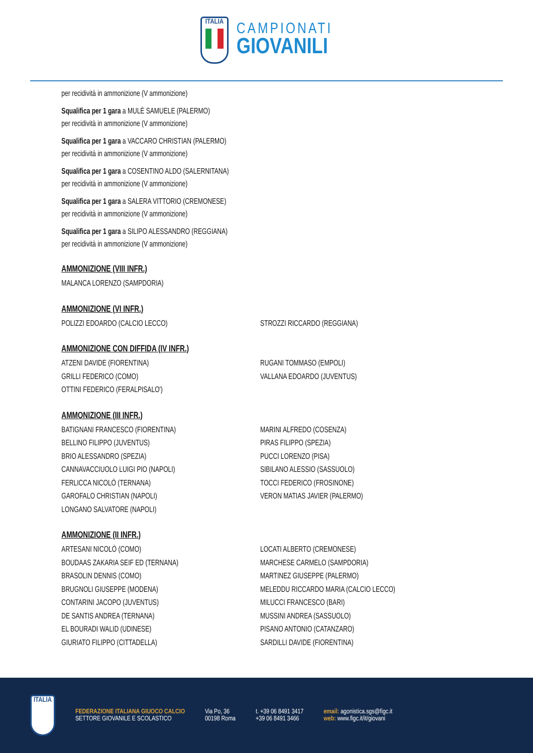ITALIA
CAMPIONATI
GIOVANILI
per recidività in ammonizione (V ammonizione)
Squalifica per 1 gara a MULÈ SAMUELE (PALERMO)
per recidività in ammonizione (V ammonizione)
Squalifica per 1 gara a VACCARO CHRISTIAN (PALERMO)
per recidività in ammonizione (V ammonizione)
Squalifica per 1 gara a COSENTINO ALDO (SALERNITANA)
per recidività in ammonizione (V ammonizione)
Squalifica per 1 gara a SALERA VITTORIO (CREMONESE)
per recidività in ammonizione (V ammonizione)
Squalifica per 1 gara a SILIPO ALESSANDRO (REGGIANA)
per recidività in ammonizione (V ammonizione)
AMMONIZIONE (VIII INFR.)
MALANCA LORENZO (SAMPDORIA)
AMMONIZIONE (VI INFR.)
POLIZZI EDOARDO (CALCIO LECCO)
STROZZI RICCARDO (REGGIANA)
AMMONIZIONE CON DIFFIDA (IV INFR.)
ATZENI DAVIDE (FIORENTINA)
GRILLI FEDERICO (COMO)
OTTINI FEDERICO (FERALPISALO')
RUGANI TOMMASO (EMPOLI)
VALLANA EDOARDO (JUVENTUS)
AMMONIZIONE (III INFR.)
BATIGNANI FRANCESCO (FIORENTINA)
BELLINO FILIPPO (JUVENTUS)
BRIO ALESSANDRO (SPEZIA)
CANNAVACCIUOLO LUIGI PIO (NAPOLI)
FERLICCA NICOLÒ (TERNANA)
GAROFALO CHRISTIAN (NAPOLI)
LONGANO SALVATORE (NAPOLI)
MARINI ALFREDO (COSENZA)
PIRAS FILIPPO (SPEZIA)
PUCCI LORENZO (PISA)
SIBILANO ALESSIO (SASSUOLO)
TOCCI FEDERICO (FROSINONE)
VERON MATIAS JAVIER (PALERMO)
AMMONIZIONE (II INFR.)
ARTESANI NICOLÒ (COMO)
BOUDAAS ZAKARIA SEIF ED (TERNANA)
BRASOLIN DENNIS (COMO)
BRUGNOLI GIUSEPPE (MODENA)
CONTARINI JACOPO (JUVENTUS)
DE SANTIS ANDREA (TERNANA)
EL BOURADI WALID (UDINESE)
GIURIATO FILIPPO (CITTADELLA)
LOCATI ALBERTO (CREMONESE)
MARCHESE CARMELO (SAMPDORIA)
MARTINEZ GIUSEPPE (PALERMO)
MELEDDU RICCARDO MARIA (CALCIO LECCO)
MILUCCI FRANCESCO (BARI)
MUSSINI ANDREA (SASSUOLO)
PISANO ANTONIO (CATANZARO)
SARDILLI DAVIDE (FIORENTINA)
ITALIA
FEDERAZIONE ITALIANA GIUOCO CALCIO
SETTORE GIOVANILE E SCOLASTICO
Via Po, 36
00198 Roma
t. +39 06 8491 3417
+39 06 8491 3466
email: agonistica.sgs@figc.it
web: www.figc.it/it/giovani